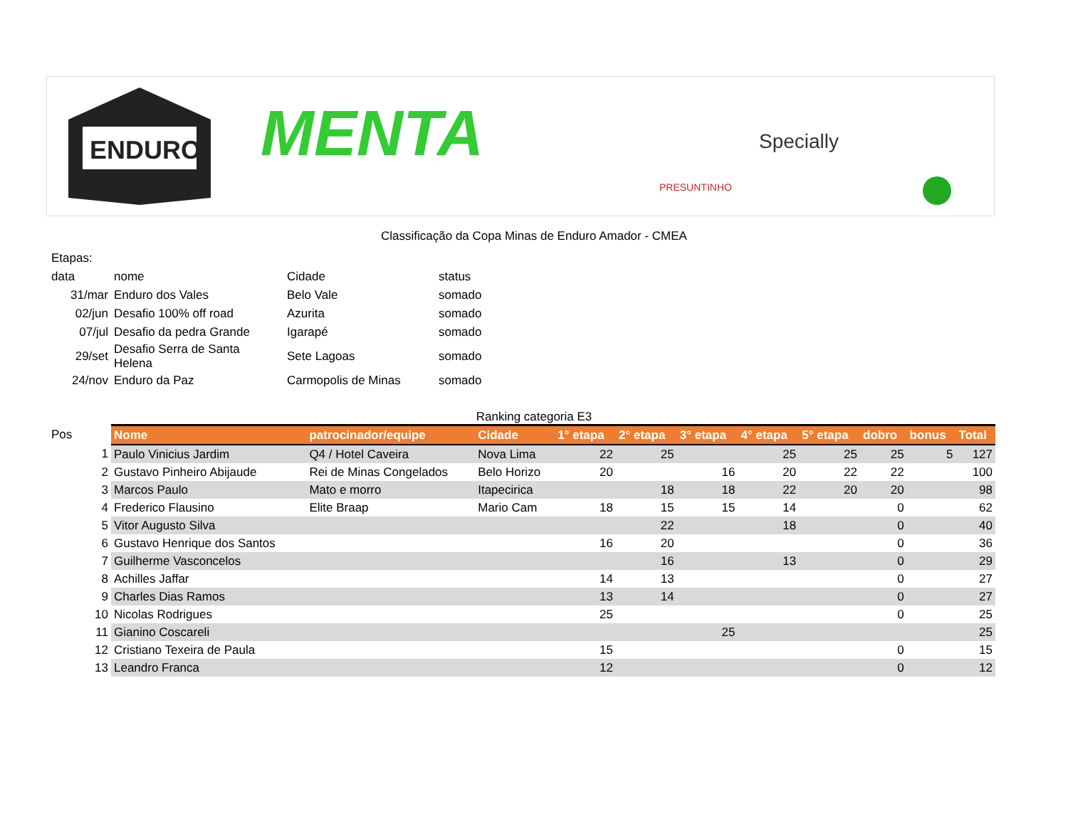ENDURO
MENTA
PRESUNTINHO
Specially
Classificação da Copa Minas de Enduro Amador - CMEA
| Etapas: | | | |
| data | nome | Cidade | status |
| 31/mar | Enduro dos Vales | Belo Vale | somado |
| 02/jun | Desafio 100% off road | Azurita | somado |
| 07/jul | Desafio da pedra Grande | Igarapé | somado |
| 29/set | Desafio Serra de Santa Helena | Sete Lagoas | somado |
| 24/nov | Enduro da Paz | Carmopolis de Minas | somado |
Ranking categoria E3
| Pos | Nome | patrocinador/equipe | Cidade | 1° etapa | 2° etapa | 3° etapa | 4° etapa | 5° etapa | dobro | bonus | Total |
| --- | --- | --- | --- | --- | --- | --- | --- | --- | --- | --- | --- |
| 1 | Paulo Vinicius Jardim | Q4 / Hotel Caveira | Nova Lima | 22 | 25 | | 25 | 25 | 25 | 5 | 127 |
| 2 | Gustavo Pinheiro Abijaude | Rei de Minas Congelados | Belo Horizo | 20 | | 16 | 20 | 22 | 22 | | 100 |
| 3 | Marcos Paulo | Mato e morro | Itapecirica | | 18 | 18 | 22 | 20 | 20 | | 98 |
| 4 | Frederico Flausino | Elite Braap | Mario Cam | 18 | 15 | 15 | 14 | | 0 | | 62 |
| 5 | Vitor Augusto Silva | | | | 22 | | 18 | | 0 | | 40 |
| 6 | Gustavo Henrique dos Santos | | | 16 | 20 | | | | 0 | | 36 |
| 7 | Guilherme Vasconcelos | | | | 16 | | 13 | | 0 | | 29 |
| 8 | Achilles Jaffar | | | 14 | 13 | | | | 0 | | 27 |
| 9 | Charles Dias Ramos | | | 13 | 14 | | | | 0 | | 27 |
| 10 | Nicolas Rodrigues | | | 25 | | | | | 0 | | 25 |
| 11 | Gianino Coscareli | | | | | 25 | | | | | 25 |
| 12 | Cristiano Texeira de Paula | | | 15 | | | | | 0 | | 15 |
| 13 | Leandro Franca | | | 12 | | | | | 0 | | 12 |